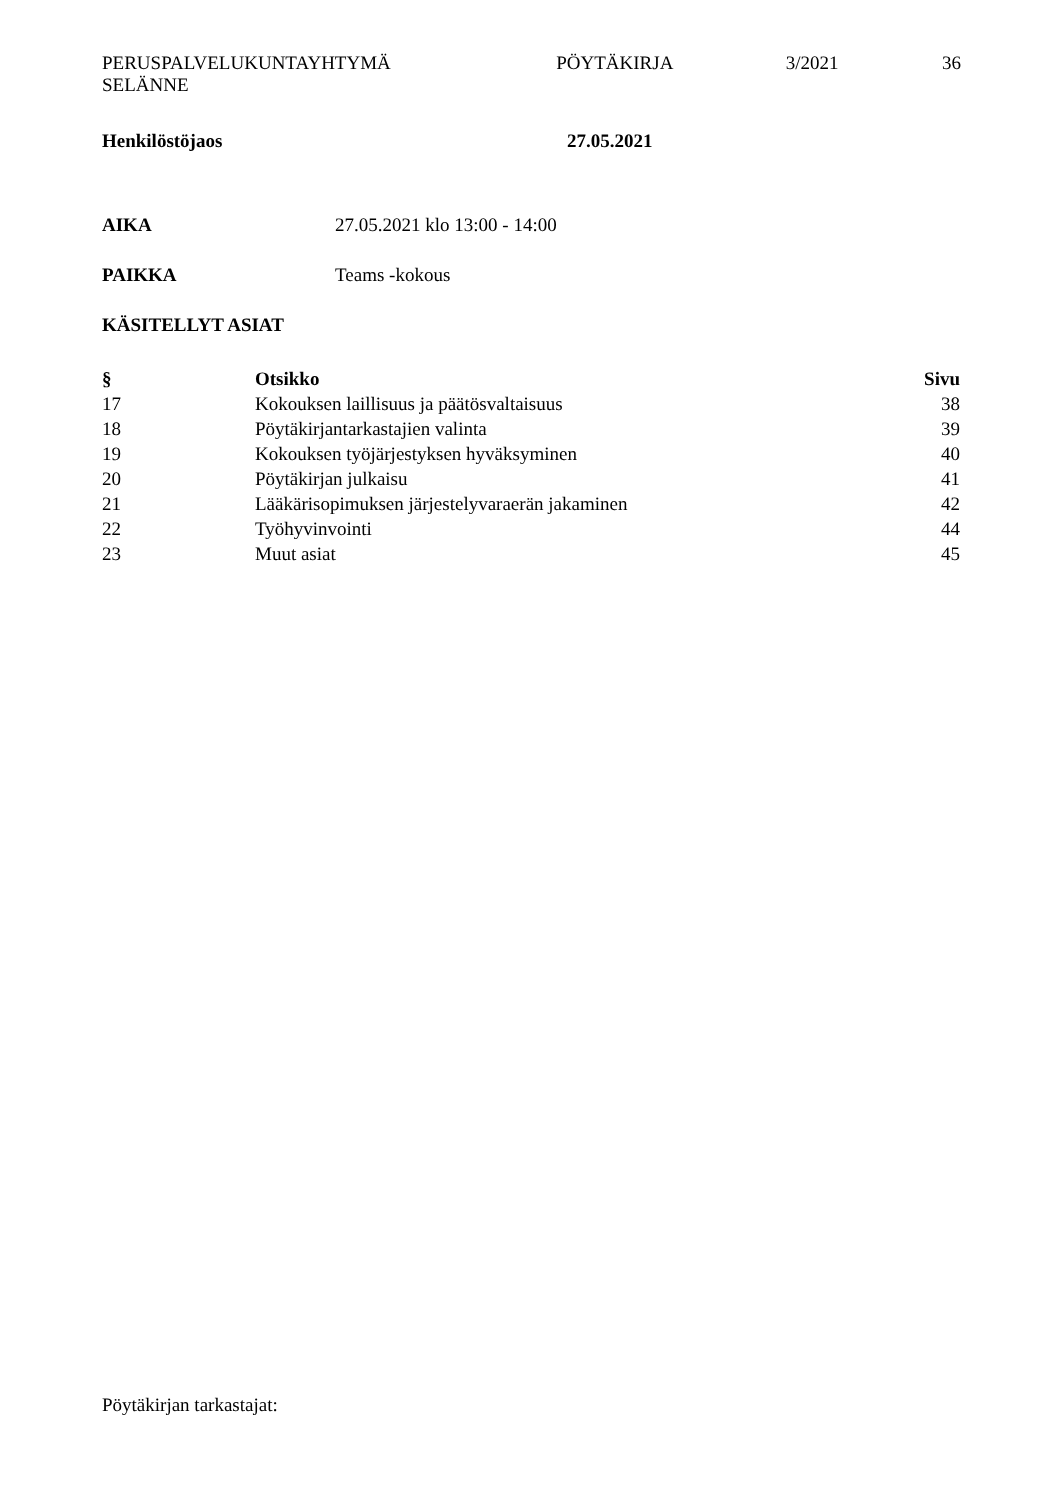PERUSPALVELUKUNTAYHTYMÄ
SELÄNNE
PÖYTÄKIRJA 3/2021 36
Henkilöstöjaos 27.05.2021
AIKA 27.05.2021 klo 13:00 - 14:00
PAIKKA Teams -kokous
KÄSITELLYT ASIAT
| § | Otsikko | Sivu |
| --- | --- | --- |
| 17 | Kokouksen laillisuus ja päätösvaltaisuus | 38 |
| 18 | Pöytäkirjantarkastajien valinta | 39 |
| 19 | Kokouksen työjärjestyksen hyväksyminen | 40 |
| 20 | Pöytäkirjan julkaisu | 41 |
| 21 | Lääkärisopimuksen järjestelyvaraerän jakaminen | 42 |
| 22 | Työhyvinvointi | 44 |
| 23 | Muut asiat | 45 |
Pöytäkirjan tarkastajat: